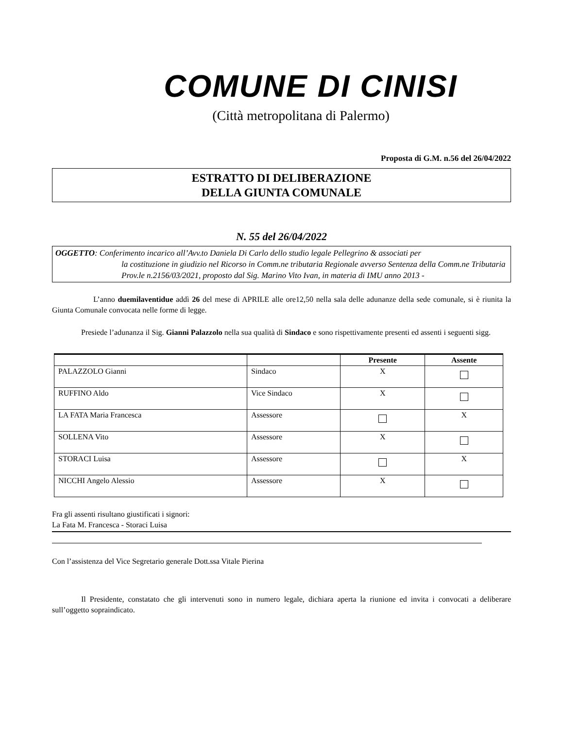COMUNE DI CINISI
(Città metropolitana di Palermo)
Proposta di G.M. n.56 del 26/04/2022
ESTRATTO DI DELIBERAZIONE
DELLA GIUNTA COMUNALE
N. 55 del 26/04/2022
OGGETTO: Conferimento incarico all’Avv.to Daniela Di Carlo dello studio legale Pellegrino & associati per
la costituzione in giudizio nel Ricorso in Comm.ne tributaria Regionale avverso Sentenza della Comm.ne Tributaria Prov.le n.2156/03/2021, proposto dal Sig. Marino Vito Ivan, in materia di IMU anno 2013 -
L’anno duemilaventidue addì 26 del mese di APRILE alle ore12,50 nella sala delle adunanze della sede comunale, si è riunita la Giunta Comunale convocata nelle forme di legge.
Presiede l’adunanza il Sig. Gianni Palazzolo nella sua qualità di Sindaco e sono rispettivamente presenti ed assenti i seguenti sigg.
| | | Presente | Assente |
| --- | --- | --- | --- |
| PALAZZOLO Gianni | Sindaco | X | |
| RUFFINO Aldo | Vice Sindaco | X | |
| LA FATA Maria Francesca | Assessore | | X |
| SOLLENA Vito | Assessore | X | |
| STORACI Luisa | Assessore | | X |
| NICCHI Angelo Alessio | Assessore | X | |
Fra gli assenti risultano giustificati i signori:
La Fata M. Francesca - Storaci Luisa
Con l’assistenza del Vice Segretario generale Dott.ssa Vitale Pierina
Il Presidente, constatato che gli intervenuti sono in numero legale, dichiara aperta la riunione ed invita i convocati a deliberare sull’oggetto sopraindicato.